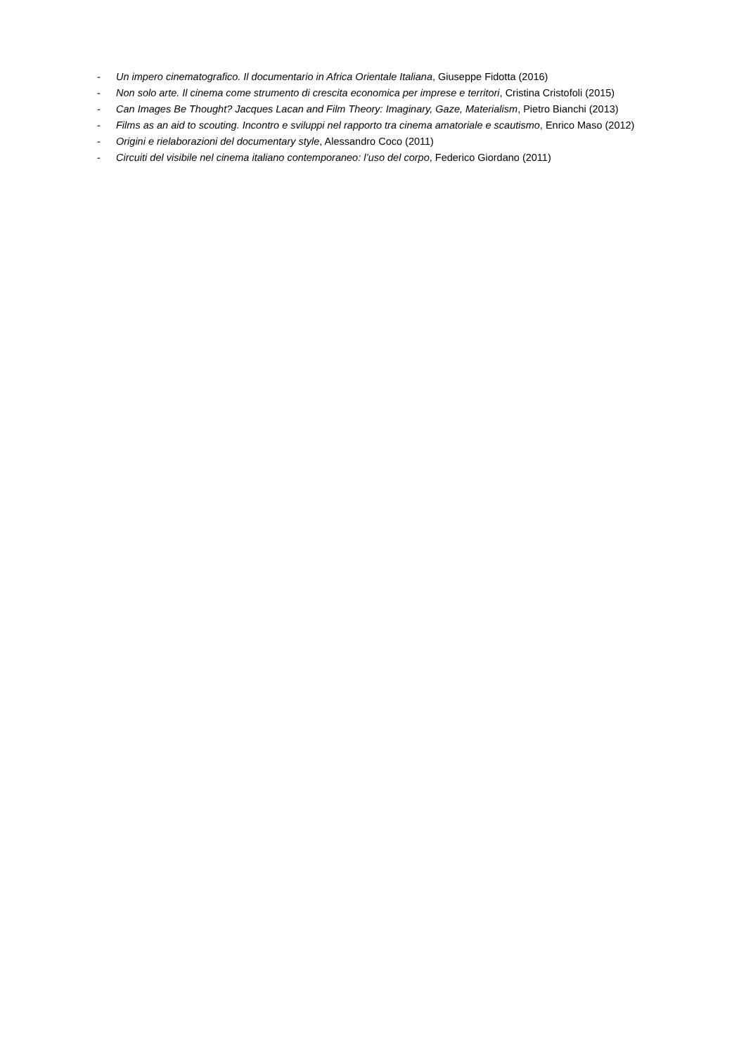- Un impero cinematografico. Il documentario in Africa Orientale Italiana, Giuseppe Fidotta (2016)
- Non solo arte. Il cinema come strumento di crescita economica per imprese e territori, Cristina Cristofoli (2015)
- Can Images Be Thought? Jacques Lacan and Film Theory: Imaginary, Gaze, Materialism, Pietro Bianchi (2013)
- Films as an aid to scouting. Incontro e sviluppi nel rapporto tra cinema amatoriale e scautismo, Enrico Maso (2012)
- Origini e rielaborazioni del documentary style, Alessandro Coco (2011)
- Circuiti del visibile nel cinema italiano contemporaneo: l’uso del corpo, Federico Giordano (2011)